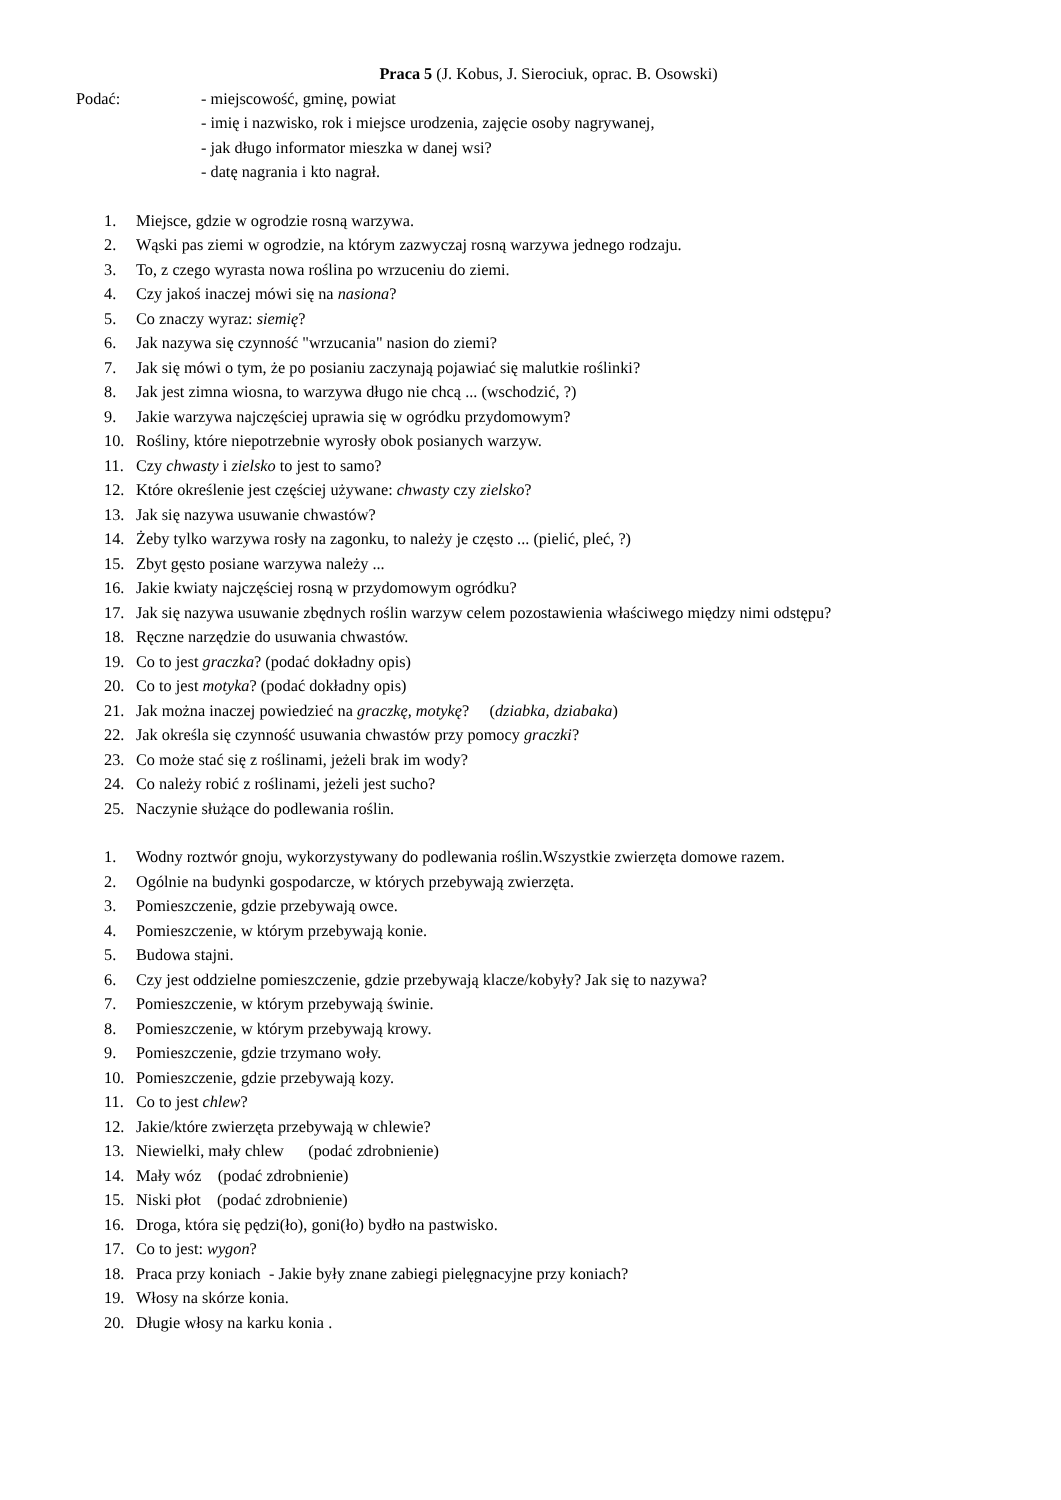Praca 5 (J. Kobus, J. Sierociuk, oprac. B. Osowski)
Podać: - miejscowość, gminę, powiat
- imię i nazwisko, rok i miejsce urodzenia, zajęcie osoby nagrywanej,
- jak długo informator mieszka w danej wsi?
- datę nagrania i kto nagrał.
1. Miejsce, gdzie w ogrodzie rosną warzywa.
2. Wąski pas ziemi w ogrodzie, na którym zazwyczaj rosną warzywa jednego rodzaju.
3. To, z czego wyrasta nowa roślina po wrzuceniu do ziemi.
4. Czy jakoś inaczej mówi się na nasiona?
5. Co znaczy wyraz: siemię?
6. Jak nazywa się czynność "wrzucania" nasion do ziemi?
7. Jak się mówi o tym, że po posianiu zaczynają pojawiać się malutkie roślinki?
8. Jak jest zimna wiosna, to warzywa długo nie chcą ... (wschodzić, ?)
9. Jakie warzywa najczęściej uprawia się w ogródku przydomowym?
10. Rośliny, które niepotrzebnie wyrosły obok posianych warzyw.
11. Czy chwasty i zielsko to jest to samo?
12. Które określenie jest częściej używane: chwasty czy zielsko?
13. Jak się nazywa usuwanie chwastów?
14. Żeby tylko warzywa rosły na zagonku, to należy je często ... (pielić, pleć, ?)
15. Zbyt gęsto posiane warzywa należy ...
16. Jakie kwiaty najczęściej rosną w przydomowym ogródku?
17. Jak się nazywa usuwanie zbędnych roślin warzyw celem pozostawienia właściwego między nimi odstępu?
18. Ręczne narzędzie do usuwania chwastów.
19. Co to jest graczka? (podać dokładny opis)
20. Co to jest motyka? (podać dokładny opis)
21. Jak można inaczej powiedzieć na graczkę, motykę? (dziabka, dziabaka)
22. Jak określa się czynność usuwania chwastów przy pomocy graczki?
23. Co może stać się z roślinami, jeżeli brak im wody?
24. Co należy robić z roślinami, jeżeli jest sucho?
25. Naczynie służące do podlewania roślin.
1. Wodny roztwór gnoju, wykorzystywany do podlewania roślin.Wszystkie zwierzęta domowe razem.
2. Ogólnie na budynki gospodarcze, w których przebywają zwierzęta.
3. Pomieszczenie, gdzie przebywają owce.
4. Pomieszczenie, w którym przebywają konie.
5. Budowa stajni.
6. Czy jest oddzielne pomieszczenie, gdzie przebywają klacze/kobyły? Jak się to nazywa?
7. Pomieszczenie, w którym przebywają świnie.
8. Pomieszczenie, w którym przebywają krowy.
9. Pomieszczenie, gdzie trzymano woły.
10. Pomieszczenie, gdzie przebywają kozy.
11. Co to jest chlew?
12. Jakie/które zwierzęta przebywają w chlewie?
13. Niewielki, mały chlew (podać zdrobnienie)
14. Mały wóz (podać zdrobnienie)
15. Niski płot (podać zdrobnienie)
16. Droga, która się pędzi(ło), goni(ło) bydło na pastwisko.
17. Co to jest: wygon?
18. Praca przy koniach - Jakie były znane zabiegi pielęgnacyjne przy koniach?
19. Włosy na skórze konia.
20. Długie włosy na karku konia .